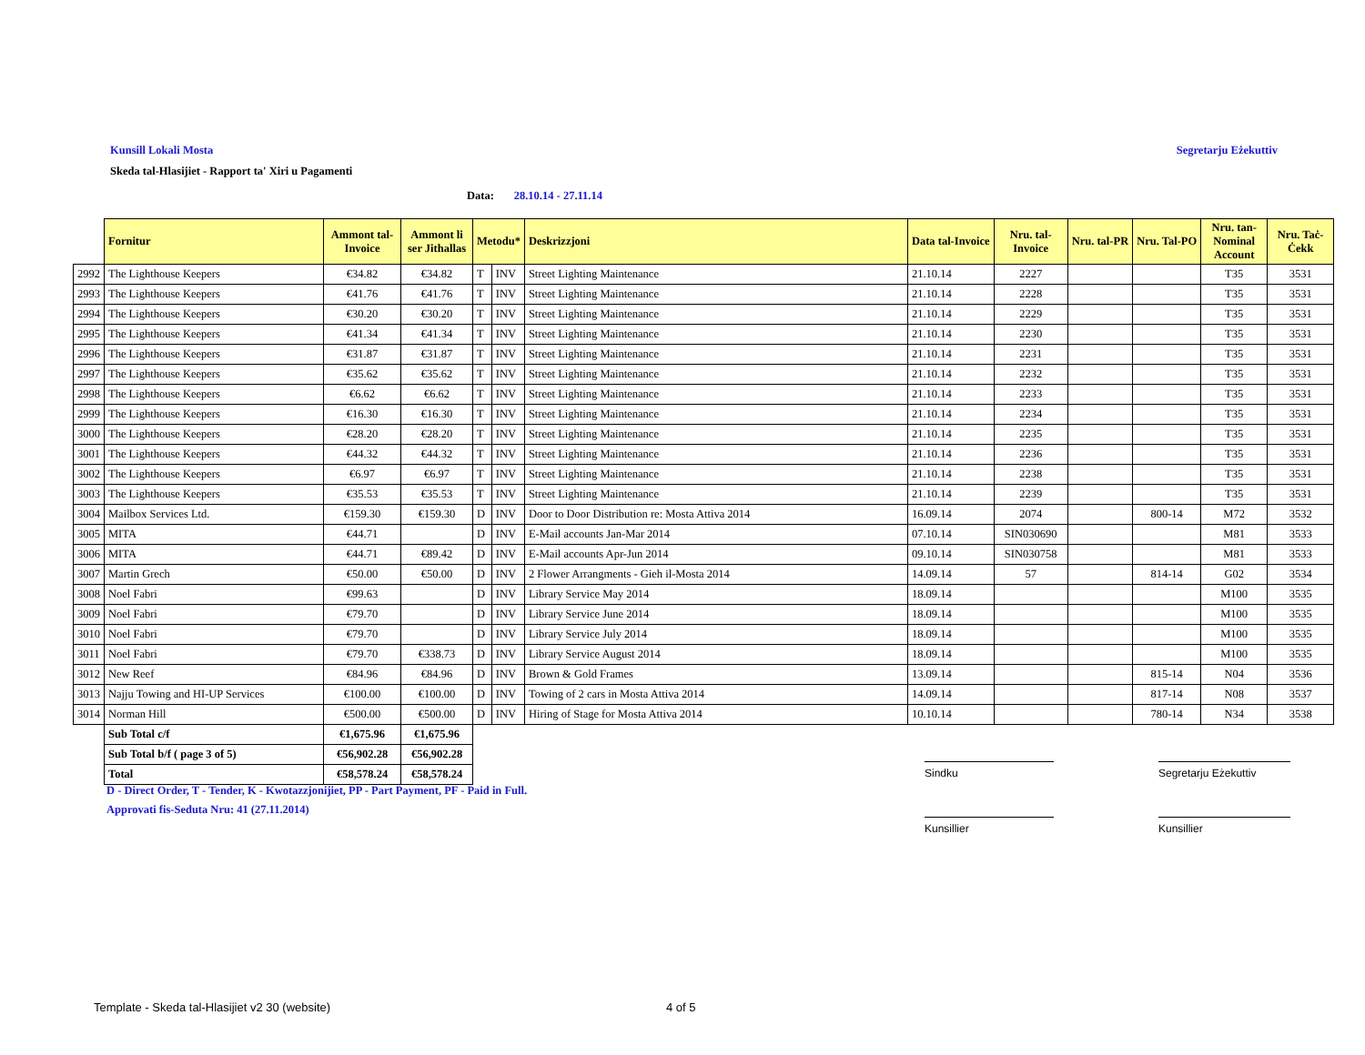Kunsill Lokali Mosta Segretarju Eżekuttiv
Skeda tal-Hlasijiet - Rapport ta' Xiri u Pagamenti
Data: 28.10.14 - 27.11.14
| | Fornitur | Ammont tal-Invoice | Ammont li ser Jithallas | Metodu* | | Deskrizzjoni | Data tal-Invoice | Nru. tal-Invoice | Nru. tal-PR | Nru. Tal-PO | Nru. tan-Nominal Account | Nru. Taċ-Ċekk |
| --- | --- | --- | --- | --- | --- | --- | --- | --- | --- | --- | --- | --- |
| 2992 | The Lighthouse Keepers | €34.82 | €34.82 | T | INV | Street Lighting Maintenance | 21.10.14 | 2227 | | | T35 | 3531 |
| 2993 | The Lighthouse Keepers | €41.76 | €41.76 | T | INV | Street Lighting Maintenance | 21.10.14 | 2228 | | | T35 | 3531 |
| 2994 | The Lighthouse Keepers | €30.20 | €30.20 | T | INV | Street Lighting Maintenance | 21.10.14 | 2229 | | | T35 | 3531 |
| 2995 | The Lighthouse Keepers | €41.34 | €41.34 | T | INV | Street Lighting Maintenance | 21.10.14 | 2230 | | | T35 | 3531 |
| 2996 | The Lighthouse Keepers | €31.87 | €31.87 | T | INV | Street Lighting Maintenance | 21.10.14 | 2231 | | | T35 | 3531 |
| 2997 | The Lighthouse Keepers | €35.62 | €35.62 | T | INV | Street Lighting Maintenance | 21.10.14 | 2232 | | | T35 | 3531 |
| 2998 | The Lighthouse Keepers | €6.62 | €6.62 | T | INV | Street Lighting Maintenance | 21.10.14 | 2233 | | | T35 | 3531 |
| 2999 | The Lighthouse Keepers | €16.30 | €16.30 | T | INV | Street Lighting Maintenance | 21.10.14 | 2234 | | | T35 | 3531 |
| 3000 | The Lighthouse Keepers | €28.20 | €28.20 | T | INV | Street Lighting Maintenance | 21.10.14 | 2235 | | | T35 | 3531 |
| 3001 | The Lighthouse Keepers | €44.32 | €44.32 | T | INV | Street Lighting Maintenance | 21.10.14 | 2236 | | | T35 | 3531 |
| 3002 | The Lighthouse Keepers | €6.97 | €6.97 | T | INV | Street Lighting Maintenance | 21.10.14 | 2238 | | | T35 | 3531 |
| 3003 | The Lighthouse Keepers | €35.53 | €35.53 | T | INV | Street Lighting Maintenance | 21.10.14 | 2239 | | | T35 | 3531 |
| 3004 | Mailbox Services Ltd. | €159.30 | €159.30 | D | INV | Door to Door Distribution re: Mosta Attiva 2014 | 16.09.14 | 2074 | | 800-14 | M72 | 3532 |
| 3005 | MITA | €44.71 | | D | INV | E-Mail accounts Jan-Mar 2014 | 07.10.14 | SIN030690 | | | M81 | 3533 |
| 3006 | MITA | €44.71 | €89.42 | D | INV | E-Mail accounts Apr-Jun 2014 | 09.10.14 | SIN030758 | | | M81 | 3533 |
| 3007 | Martin Grech | €50.00 | €50.00 | D | INV | 2 Flower Arrangments - Gieh il-Mosta 2014 | 14.09.14 | 57 | | 814-14 | G02 | 3534 |
| 3008 | Noel Fabri | €99.63 | | D | INV | Library Service May 2014 | 18.09.14 | | | | M100 | 3535 |
| 3009 | Noel Fabri | €79.70 | | D | INV | Library Service June 2014 | 18.09.14 | | | | M100 | 3535 |
| 3010 | Noel Fabri | €79.70 | | D | INV | Library Service July 2014 | 18.09.14 | | | | M100 | 3535 |
| 3011 | Noel Fabri | €79.70 | €338.73 | D | INV | Library Service August 2014 | 18.09.14 | | | | M100 | 3535 |
| 3012 | New Reef | €84.96 | €84.96 | D | INV | Brown & Gold Frames | 13.09.14 | | | 815-14 | N04 | 3536 |
| 3013 | Najju Towing and HI-UP Services | €100.00 | €100.00 | D | INV | Towing of 2 cars in Mosta Attiva 2014 | 14.09.14 | | | 817-14 | N08 | 3537 |
| 3014 | Norman Hill | €500.00 | €500.00 | D | INV | Hiring of Stage for Mosta Attiva 2014 | 10.10.14 | | | 780-14 | N34 | 3538 |
| | Sub Total c/f | €1,675.96 | €1,675.96 | | | | | | | | | |
| | Sub Total b/f ( page 3 of 5) | €56,902.28 | €56,902.28 | | | | | | | | | |
| | Total | €58,578.24 | €58,578.24 | | | | | | | | | |
D - Direct Order, T - Tender, K - Kwotazzjonijiet, PP - Part Payment, PF - Paid in Full.
Approvati fis-Seduta Nru: 41 (27.11.2014)
Sindku Segretarju Eżekuttiv
Kunsillier Kunsillier
Template - Skeda tal-Hlasijiet v2 30 (website)
4 of 5